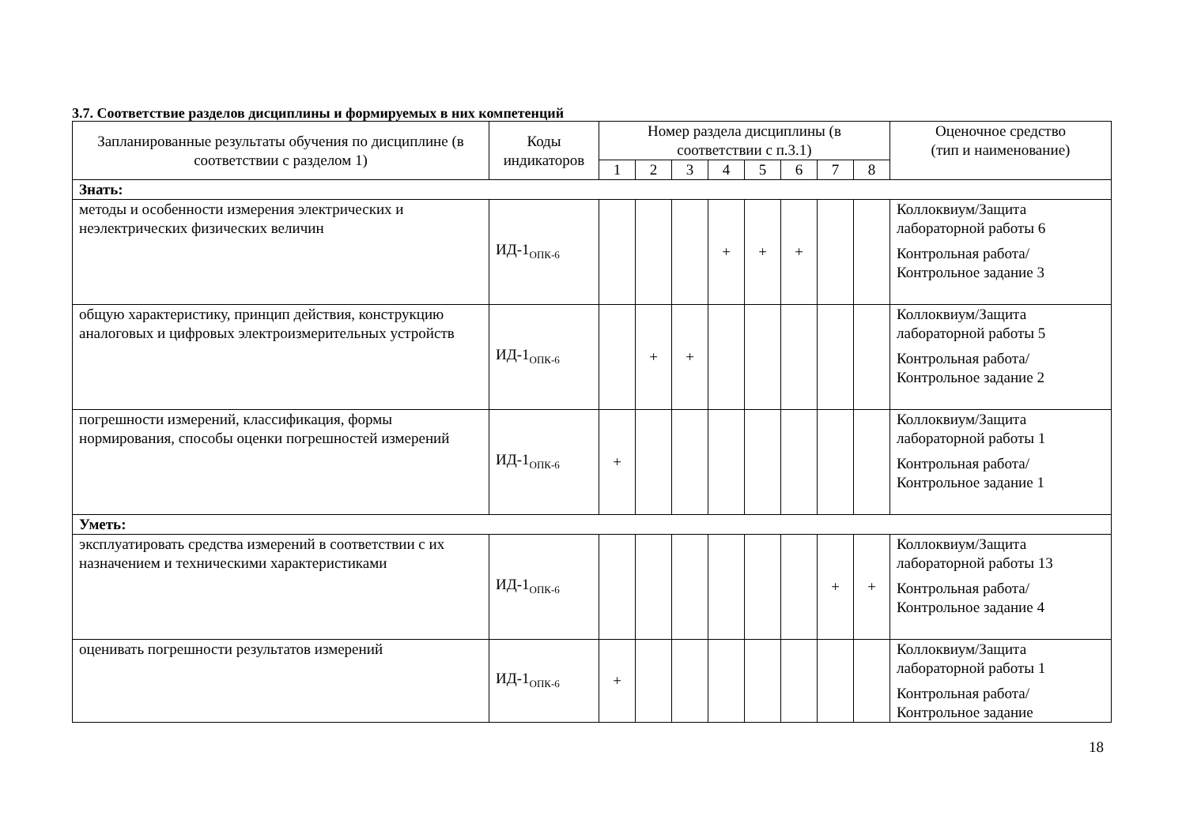3.7. Соответствие разделов дисциплины и формируемых в них компетенций
| Запланированные результаты обучения по дисциплине (в соответствии с разделом 1) | Коды индикаторов | Номер раздела дисциплины (в соответствии с п.3.1) | | | | | | | | Оценочное средство (тип и наименование) |
| --- | --- | --- | --- | --- | --- | --- | --- | --- | --- | --- |
| | | 1 | 2 | 3 | 4 | 5 | 6 | 7 | 8 | |
| Знать: | | | | | | | | | | |
| методы и особенности измерения электрических и неэлектрических физических величин | ИД-1<sub>ОПК-6</sub> | | | | + | + | + | | | Коллоквиум/Защита лабораторной работы 6 Контрольная работа/Контрольное задание 3 |
| общую характеристику, принцип действия, конструкцию аналоговых и цифровых электроизмерительных устройств | ИД-1<sub>ОПК-6</sub> | | + | + | | | | | | Коллоквиум/Защита лабораторной работы 5 Контрольная работа/Контрольное задание 2 |
| погрешности измерений, классификация, формы нормирования, способы оценки погрешностей измерений | ИД-1<sub>ОПК-6</sub> | + | | | | | | | | Коллоквиум/Защита лабораторной работы 1 Контрольная работа/Контрольное задание 1 |
| Уметь: | | | | | | | | | | |
| эксплуатировать средства измерений в соответствии с их назначением и техническими характеристиками | ИД-1<sub>ОПК-6</sub> | | | | | | | + | + | Коллоквиум/Защита лабораторной работы 13 Контрольная работа/Контрольное задание 4 |
| оценивать погрешности результатов измерений | ИД-1<sub>ОПК-6</sub> | + | | | | | | | | Коллоквиум/Защита лабораторной работы 1 Контрольная работа/Контрольное задание |
18